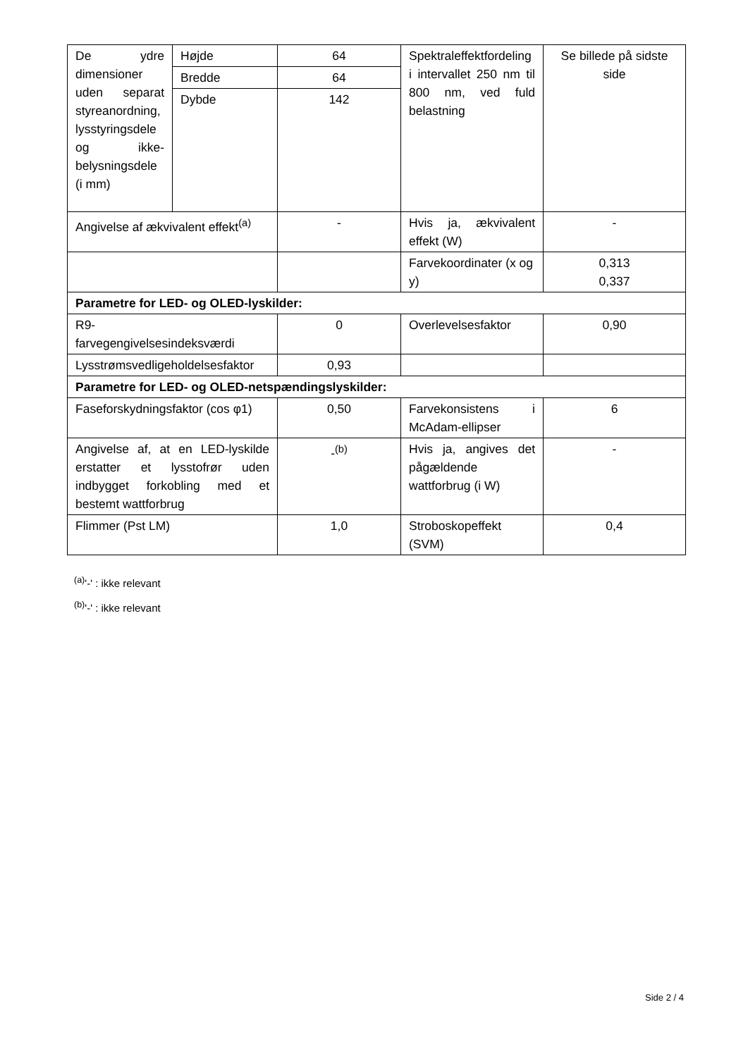| De ydre dimensioner uden separat styreanordning, lysstyringsdele og ikke-belysningsdele (i mm) | Højde | 64 | Spektraleffektfordeling i intervallet 250 nm til 800 nm, ved fuld belastning | Se billede på sidste side |
| | Bredde | 64 | | |
| | Dybde | 142 | | |
| Angivelse af ækvivalent effekt<sup>(a)</sup> | | - | Hvis ja, ækvivalent effekt (W) | - |
| | | | Farvekoordinater (x og y) | 0,313 0,337 |
| Parametre for LED- og OLED-lyskilder: | | | | |
| R9- farvegengivelsesindeksværdi | | 0 | Overlevelsesfaktor | 0,90 |
| Lysstrømsvedligeholdelsesfaktor | | 0,93 | | |
| Parametre for LED- og OLED-netspændingslyskilder: | | | | |
| Faseforskydningsfaktor (cos φ1) | | 0,50 | Farvekonsistens i McAdam-ellipser | 6 |
| Angivelse af, at en LED-lyskilde erstatter et lysstofrør uden indbygget forkobling med et bestemt wattforbrug | | -<sup>(b)</sup> | Hvis ja, angives det pågældende wattforbrug (i W) | - |
| Flimmer (Pst LM) | | 1,0 | Stroboskopeffekt (SVM) | 0,4 |
<sup>(a)</sup> '-' : ikke relevant
<sup>(b)</sup> '-' : ikke relevant
Side 2 / 4